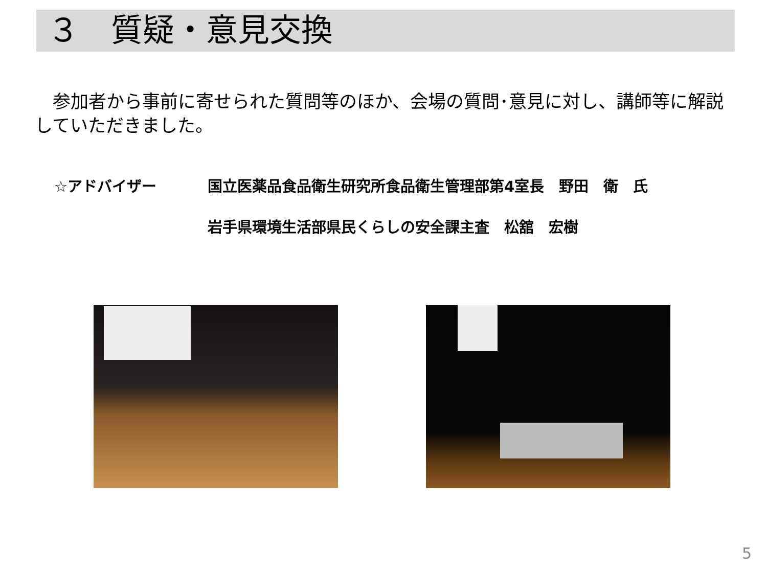３　質疑・意見交換
　参加者から事前に寄せられた質問等のほか、会場の質問･意見に対し、講師等に解説していただきました。
☆アドバイザー 国立医薬品食品衛生研究所食品衛生管理部第4室長　野田　衛　氏
岩手県環境生活部県民くらしの安全課主査　松舘　宏樹
5